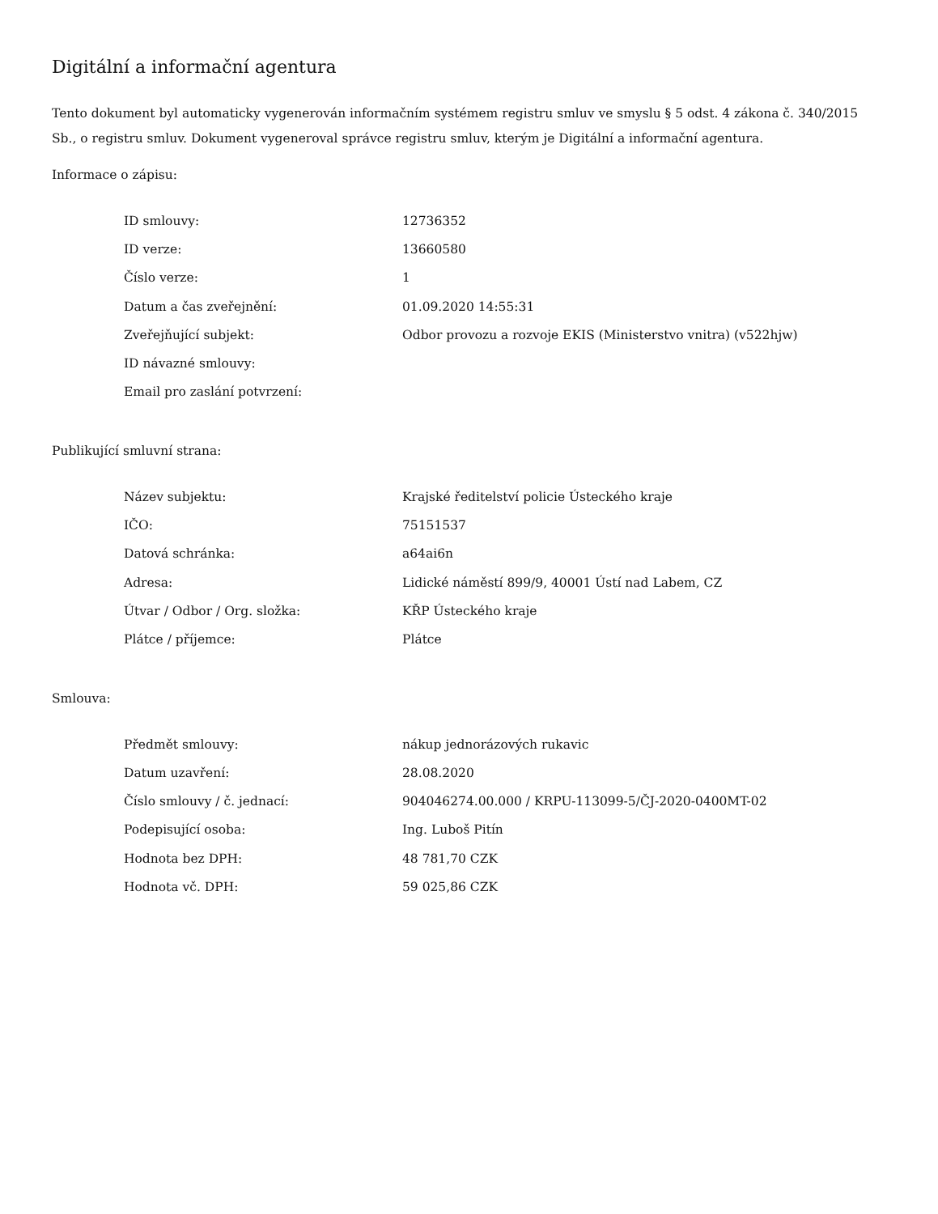Digitální a informační agentura
Tento dokument byl automaticky vygenerován informačním systémem registru smluv ve smyslu § 5 odst. 4 zákona č. 340/2015 Sb., o registru smluv. Dokument vygeneroval správce registru smluv, kterým je Digitální a informační agentura.
Informace o zápisu:
| ID smlouvy: | 12736352 |
| ID verze: | 13660580 |
| Číslo verze: | 1 |
| Datum a čas zveřejnění: | 01.09.2020 14:55:31 |
| Zveřejňující subjekt: | Odbor provozu a rozvoje EKIS (Ministerstvo vnitra) (v522hjw) |
| ID návazné smlouvy: | |
| Email pro zaslání potvrzení: | |
Publikující smluvní strana:
| Název subjektu: | Krajské ředitelství policie Ústeckého kraje |
| IČO: | 75151537 |
| Datová schránka: | a64ai6n |
| Adresa: | Lidické náměstí 899/9, 40001 Ústí nad Labem, CZ |
| Útvar / Odbor / Org. složka: | KŘP Ústeckého kraje |
| Plátce / příjemce: | Plátce |
Smlouva:
| Předmět smlouvy: | nákup jednorázových rukavic |
| Datum uzavření: | 28.08.2020 |
| Číslo smlouvy / č. jednací: | 904046274.00.000 / KRPU-113099-5/ČJ-2020-0400MT-02 |
| Podepisující osoba: | Ing. Luboš Pitín |
| Hodnota bez DPH: | 48 781,70 CZK |
| Hodnota vč. DPH: | 59 025,86 CZK |